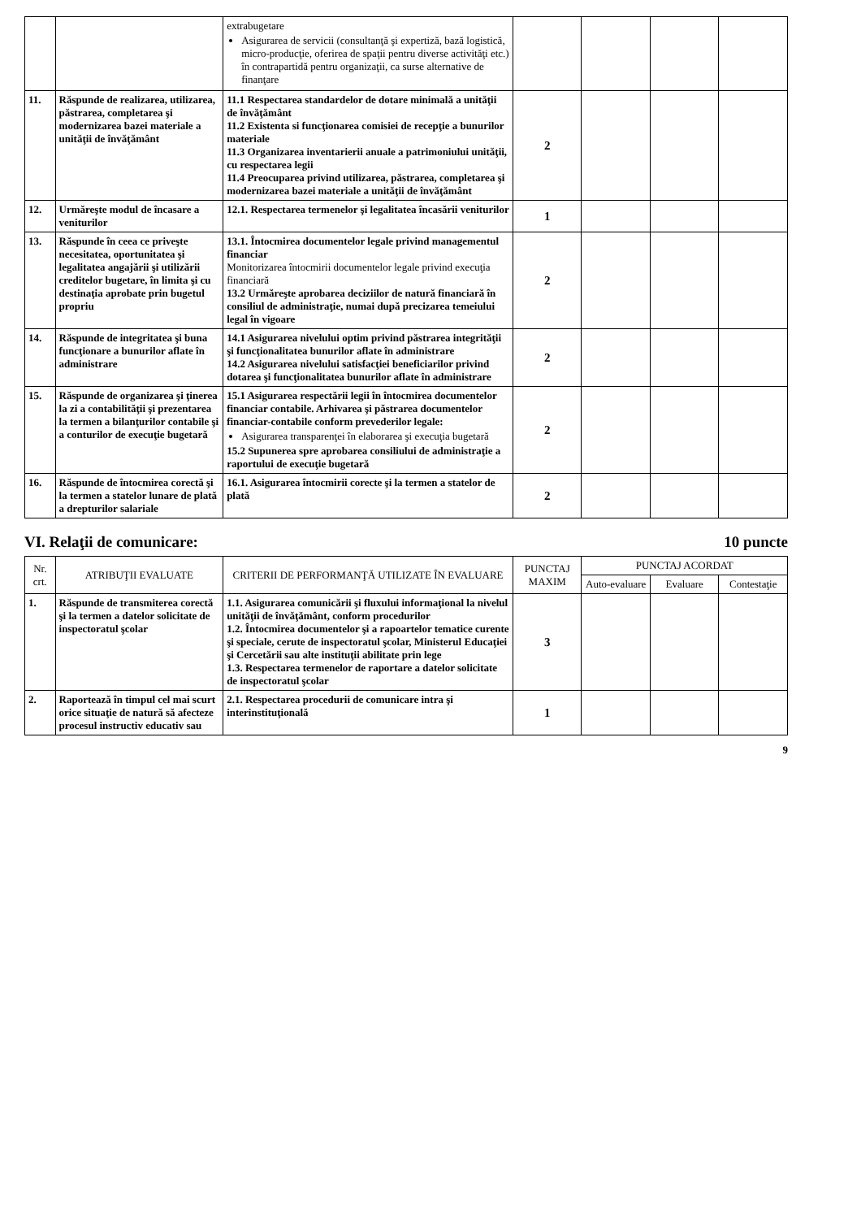| | | extrabugetare Asigurarea de servicii (consultanţă şi expertiză, bază logistică, micro-producţie, oferirea de spaţii pentru diverse activităţi etc.) în contrapartidă pentru organizaţii, ca surse alternative de finanţare | | | | |
| 11. | Răspunde de realizarea, utilizarea, păstrarea, completarea şi modernizarea bazei materiale a unităţii de învăţământ | 11.1 Respectarea standardelor de dotare minimală a unităţii de învăţământ 11.2 Existenta si funcţionarea comisiei de recepţie a bunurilor materiale 11.3 Organizarea inventarierii anuale a patrimoniului unităţii, cu respectarea legii 11.4 Preocuparea privind utilizarea, păstrarea, completarea şi modernizarea bazei materiale a unităţii de învăţământ | 2 | | | |
| 12. | Urmăreşte modul de încasare a veniturilor | 12.1. Respectarea termenelor şi legalitatea încasării veniturilor | 1 | | | |
| 13. | Răspunde în ceea ce priveşte necesitatea, oportunitatea şi legalitatea angajării şi utilizării creditelor bugetare, în limita şi cu destinaţia aprobate prin bugetul propriu | 13.1. Întocmirea documentelor legale privind managementul financiar Monitorizarea întocmirii documentelor legale privind execuţia financiară 13.2 Urmăreşte aprobarea deciziilor de natură financiară în consiliul de administraţie, numai după precizarea temeiului legal în vigoare | 2 | | | |
| 14. | Răspunde de integritatea şi buna funcţionare a bunurilor aflate în administrare | 14.1 Asigurarea nivelului optim privind păstrarea integrităţii şi funcţionalitatea bunurilor aflate în administrare 14.2 Asigurarea nivelului satisfacţiei beneficiarilor privind dotarea şi funcţionalitatea bunurilor aflate în administrare | 2 | | | |
| 15. | Răspunde de organizarea şi ţinerea la zi a contabilităţii şi prezentarea la termen a bilanţurilor contabile şi a conturilor de execuţie bugetară | 15.1 Asigurarea respectării legii în întocmirea documentelor financiar contabile. Arhivarea şi păstrarea documentelor financiar-contabile conform prevederilor legale: Asigurarea transparenţei în elaborarea şi execuţia bugetară 15.2 Supunerea spre aprobarea consiliului de administraţie a raportului de execuţie bugetară | 2 | | | |
| 16. | Răspunde de întocmirea corectă şi la termen a statelor lunare de plată a drepturilor salariale | 16.1. Asigurarea întocmirii corecte şi la termen a statelor de plată | 2 | | | |
VI. Relaţii de comunicare: 10 puncte
| Nr. crt. | ATRIBUŢII EVALUATE | CRITERII DE PERFORMANŢĂ UTILIZATE ÎN EVALUARE | PUNCTAJ MAXIM | PUNCTAJ ACORDAT | | |
| --- | --- | --- | --- | --- | --- | --- |
| | | | | Auto-evaluare | Evaluare | Contestaţie |
| 1. | Răspunde de transmiterea corectă şi la termen a datelor solicitate de inspectoratul şcolar | 1.1. Asigurarea comunicării şi fluxului informaţional la nivelul unităţii de învăţământ, conform procedurilor 1.2. Întocmirea documentelor şi a rapoartelor tematice curente şi speciale, cerute de inspectoratul şcolar, Ministerul Educaţiei şi Cercetării sau alte instituţii abilitate prin lege 1.3. Respectarea termenelor de raportare a datelor solicitate de inspectoratul şcolar | 3 | | | |
| 2. | Raportează în timpul cel mai scurt orice situaţie de natură să afecteze procesul instructiv educativ sau | 2.1. Respectarea procedurii de comunicare intra şi interinstituţională | 1 | | | |
9